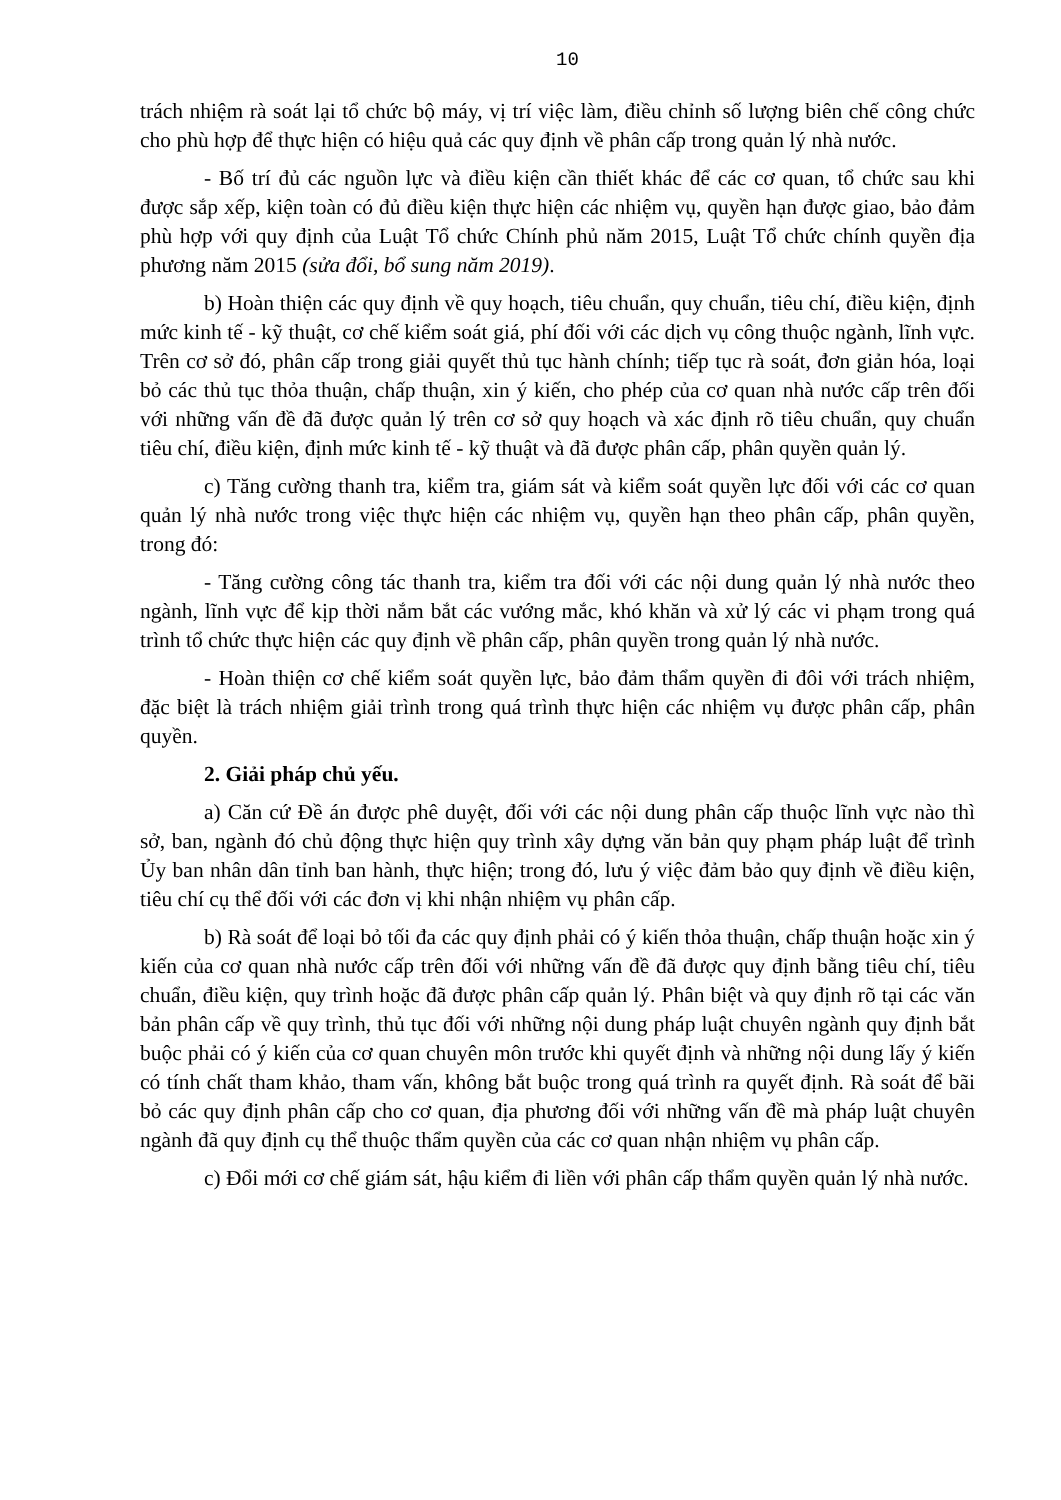10
trách nhiệm rà soát lại tổ chức bộ máy, vị trí việc làm, điều chỉnh số lượng biên chế công chức cho phù hợp để thực hiện có hiệu quả các quy định về phân cấp trong quản lý nhà nước.
- Bố trí đủ các nguồn lực và điều kiện cần thiết khác để các cơ quan, tổ chức sau khi được sắp xếp, kiện toàn có đủ điều kiện thực hiện các nhiệm vụ, quyền hạn được giao, bảo đảm phù hợp với quy định của Luật Tổ chức Chính phủ năm 2015, Luật Tổ chức chính quyền địa phương năm 2015 (sửa đổi, bổ sung năm 2019).
b) Hoàn thiện các quy định về quy hoạch, tiêu chuẩn, quy chuẩn, tiêu chí, điều kiện, định mức kinh tế - kỹ thuật, cơ chế kiểm soát giá, phí đối với các dịch vụ công thuộc ngành, lĩnh vực. Trên cơ sở đó, phân cấp trong giải quyết thủ tục hành chính; tiếp tục rà soát, đơn giản hóa, loại bỏ các thủ tục thỏa thuận, chấp thuận, xin ý kiến, cho phép của cơ quan nhà nước cấp trên đối với những vấn đề đã được quản lý trên cơ sở quy hoạch và xác định rõ tiêu chuẩn, quy chuẩn tiêu chí, điều kiện, định mức kinh tế - kỹ thuật và đã được phân cấp, phân quyền quản lý.
c) Tăng cường thanh tra, kiểm tra, giám sát và kiểm soát quyền lực đối với các cơ quan quản lý nhà nước trong việc thực hiện các nhiệm vụ, quyền hạn theo phân cấp, phân quyền, trong đó:
- Tăng cường công tác thanh tra, kiểm tra đối với các nội dung quản lý nhà nước theo ngành, lĩnh vực để kịp thời nắm bắt các vướng mắc, khó khăn và xử lý các vi phạm trong quá trình tổ chức thực hiện các quy định về phân cấp, phân quyền trong quản lý nhà nước.
- Hoàn thiện cơ chế kiểm soát quyền lực, bảo đảm thẩm quyền đi đôi với trách nhiệm, đặc biệt là trách nhiệm giải trình trong quá trình thực hiện các nhiệm vụ được phân cấp, phân quyền.
2. Giải pháp chủ yếu.
a) Căn cứ Đề án được phê duyệt, đối với các nội dung phân cấp thuộc lĩnh vực nào thì sở, ban, ngành đó chủ động thực hiện quy trình xây dựng văn bản quy phạm pháp luật để trình Ủy ban nhân dân tỉnh ban hành, thực hiện; trong đó, lưu ý việc đảm bảo quy định về điều kiện, tiêu chí cụ thể đối với các đơn vị khi nhận nhiệm vụ phân cấp.
b) Rà soát để loại bỏ tối đa các quy định phải có ý kiến thỏa thuận, chấp thuận hoặc xin ý kiến của cơ quan nhà nước cấp trên đối với những vấn đề đã được quy định bằng tiêu chí, tiêu chuẩn, điều kiện, quy trình hoặc đã được phân cấp quản lý. Phân biệt và quy định rõ tại các văn bản phân cấp về quy trình, thủ tục đối với những nội dung pháp luật chuyên ngành quy định bắt buộc phải có ý kiến của cơ quan chuyên môn trước khi quyết định và những nội dung lấy ý kiến có tính chất tham khảo, tham vấn, không bắt buộc trong quá trình ra quyết định. Rà soát để bãi bỏ các quy định phân cấp cho cơ quan, địa phương đối với những vấn đề mà pháp luật chuyên ngành đã quy định cụ thể thuộc thẩm quyền của các cơ quan nhận nhiệm vụ phân cấp.
c) Đổi mới cơ chế giám sát, hậu kiểm đi liền với phân cấp thẩm quyền quản lý nhà nước.